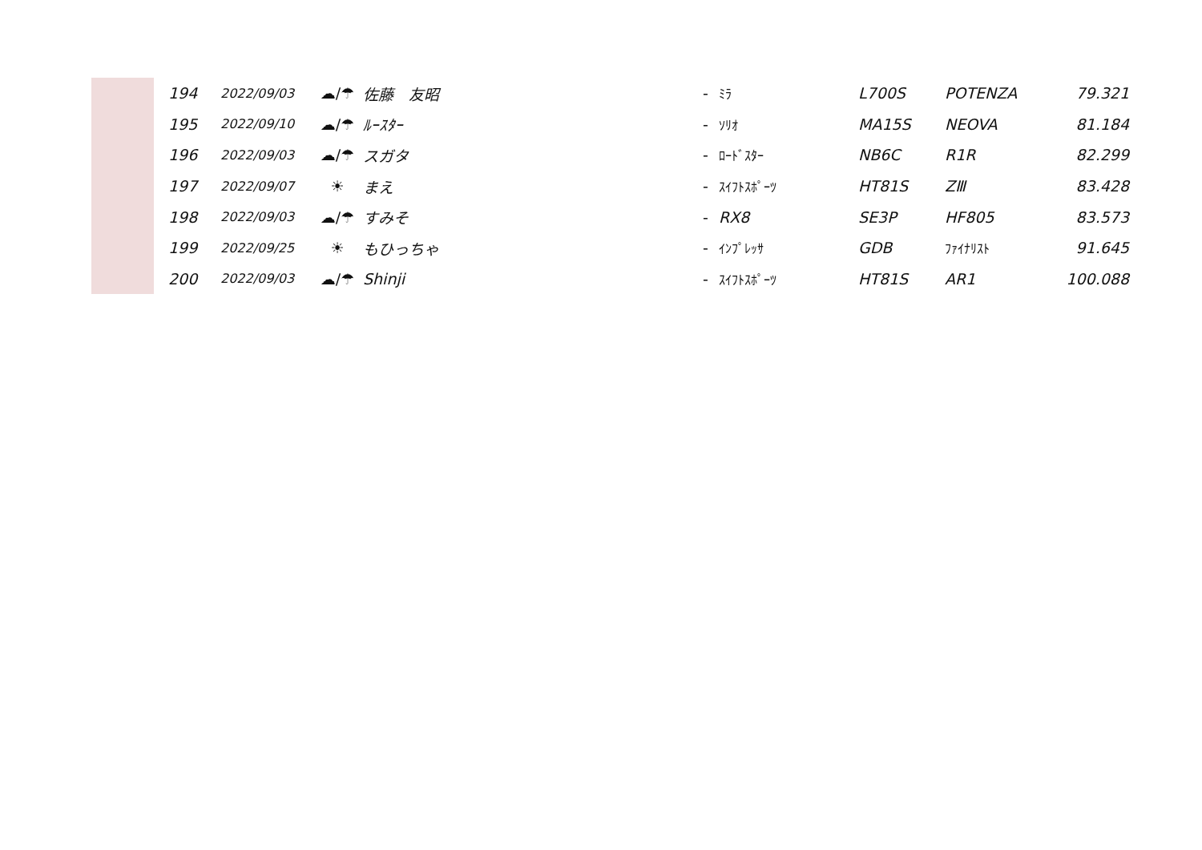| | 194 | 2022/09/03 | ☁/☂ | 佐藤 友昭 | - | ﾐﾗ | L700S | POTENZA | 79.321 |
| | 195 | 2022/09/10 | ☁/☂ | ﾙｰｽﾀｰ | - | ｿﾘｵ | MA15S | NEOVA | 81.184 |
| | 196 | 2022/09/03 | ☁/☂ | スガタ | - | ﾛｰﾄﾞｽﾀｰ | NB6C | R1R | 82.299 |
| | 197 | 2022/09/07 | ☀ | まえ | - | ｽｲﾌﾄｽﾎﾟｰﾂ | HT81S | ZⅢ | 83.428 |
| | 198 | 2022/09/03 | ☁/☂ | すみそ | - | RX8 | SE3P | HF805 | 83.573 |
| | 199 | 2022/09/25 | ☀ | もひっちゃ | - | ｲﾝﾌﾟﾚｯｻ | GDB | ﾌｧｲﾅﾘｽﾄ | 91.645 |
| | 200 | 2022/09/03 | ☁/☂ | Shinji | - | ｽｲﾌﾄｽﾎﾟｰﾂ | HT81S | AR1 | 100.088 |